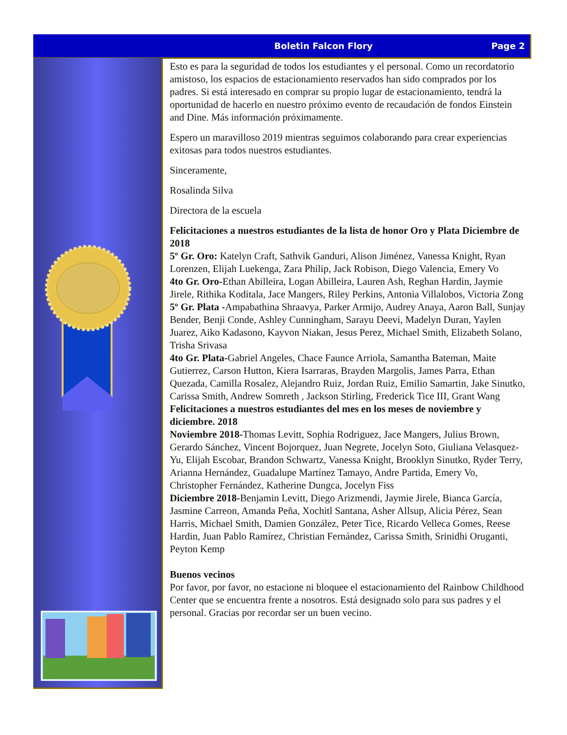Boletin Falcon Flory Page 2
Esto es para la seguridad de todos los estudiantes y el personal. Como un recordatorio amistoso, los espacios de estacionamiento reservados han sido comprados por los padres. Si está interesado en comprar su propio lugar de estacionamiento, tendrá la oportunidad de hacerlo en nuestro próximo evento de recaudación de fondos Einstein and Dine. Más información próximamente.
Espero un maravilloso 2019 mientras seguimos colaborando para crear experiencias exitosas para todos nuestros estudiantes.
Sinceramente,
Rosalinda Silva
Directora de la escuela
Felicitaciones a nuestros estudiantes de la lista de honor Oro y Plata Diciembre de 2018
5º Gr. Oro: Katelyn Craft, Sathvik Ganduri, Alison Jiménez, Vanessa Knight, Ryan Lorenzen, Elijah Luekenga, Zara Philip, Jack Robison, Diego Valencia, Emery Vo
4to Gr. Oro-Ethan Abilleira, Logan Abilleira, Lauren Ash, Reghan Hardin, Jaymie Jirele, Rithika Koditala, Jace Mangers, Riley Perkins, Antonia Villalobos, Victoria Zong
5º Gr. Plata -Ampabathina Shraavya, Parker Armijo, Audrey Anaya, Aaron Ball, Sunjay Bender, Benji Conde, Ashley Cunningham, Sarayu Deevi, Madelyn Duran, Yaylen Juarez, Aiko Kadasono, Kayvon Niakan, Jesus Perez, Michael Smith, Elizabeth Solano, Trisha Srivasa
4to Gr. Plata-Gabriel Angeles, Chace Faunce Arriola, Samantha Bateman, Maite Gutierrez, Carson Hutton, Kiera Isarraras, Brayden Margolis, James Parra, Ethan Quezada, Camilla Rosalez, Alejandro Ruiz, Jordan Ruiz, Emilio Samartin, Jake Sinutko, Carissa Smith, Andrew Somreth , Jackson Stirling, Frederick Tice III, Grant Wang
Felicitaciones a nuestros estudiantes del mes en los meses de noviembre y diciembre. 2018
Noviembre 2018-Thomas Levitt, Sophia Rodriguez, Jace Mangers, Julius Brown, Gerardo Sánchez, Vincent Bojorquez, Juan Negrete, Jocelyn Soto, Giuliana Velasquez-Yu, Elijah Escobar, Brandon Schwartz, Vanessa Knight, Brooklyn Sinutko, Ryder Terry, Arianna Hernández, Guadalupe Martínez Tamayo, Andre Partida, Emery Vo, Christopher Fernández, Katherine Dungca, Jocelyn Fiss
Diciembre 2018-Benjamin Levitt, Diego Arizmendi, Jaymie Jirele, Bianca García, Jasmine Carreon, Amanda Peña, Xochitl Santana, Asher Allsup, Alicia Pérez, Sean Harris, Michael Smith, Damien González, Peter Tice, Ricardo Velleca Gomes, Reese Hardin, Juan Pablo Ramírez, Christian Fernández, Carissa Smith, Srinidhi Oruganti, Peyton Kemp
Buenos vecinos
Por favor, por favor, no estacione ni bloquee el estacionamiento del Rainbow Childhood Center que se encuentra frente a nosotros. Está designado solo para sus padres y el personal. Gracias por recordar ser un buen vecino.